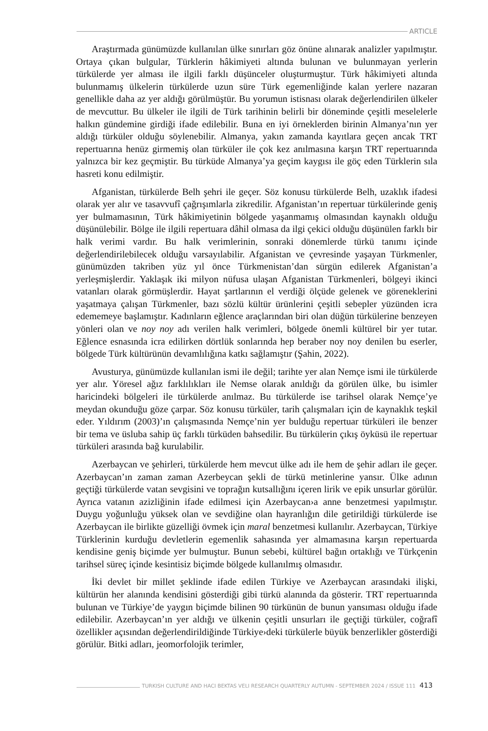ARTICLE
Araştırmada günümüzde kullanılan ülke sınırları göz önüne alınarak analizler yapılmıştır. Ortaya çıkan bulgular, Türklerin hâkimiyeti altında bulunan ve bulunmayan yerlerin türkülerde yer alması ile ilgili farklı düşünceler oluşturmuştur. Türk hâkimiyeti altında bulunmamış ülkelerin türkülerde uzun süre Türk egemenliğinde kalan yerlere nazaran genellikle daha az yer aldığı görülmüştür. Bu yorumun istisnası olarak değerlendirilen ülkeler de mevcuttur. Bu ülkeler ile ilgili de Türk tarihinin belirli bir döneminde çeşitli meselelerle halkın gündemine girdiği ifade edilebilir. Buna en iyi örneklerden birinin Almanya’nın yer aldığı türküler olduğu söylenebilir. Almanya, yakın zamanda kayıtlara geçen ancak TRT repertuarına henüz girmemiş olan türküler ile çok kez anılmasına karşın TRT repertuarında yalnızca bir kez geçmiştir. Bu türküde Almanya’ya geçim kaygısı ile göç eden Türklerin sıla hasreti konu edilmiştir.
Afganistan, türkülerde Belh şehri ile geçer. Söz konusu türkülerde Belh, uzaklık ifadesi olarak yer alır ve tasavvufî çağrışımlarla zikredilir. Afganistan’ın repertuar türkülerinde geniş yer bulmamasının, Türk hâkimiyetinin bölgede yaşanmamış olmasından kaynaklı olduğu düşünülebilir. Bölge ile ilgili repertuara dâhil olmasa da ilgi çekici olduğu düşünülen farklı bir halk verimi vardır. Bu halk verimlerinin, sonraki dönemlerde türkü tanımı içinde değerlendirilebilecek olduğu varsayılabilir. Afganistan ve çevresinde yaşayan Türkmenler, günümüzden takriben yüz yıl önce Türkmenistan’dan sürgün edilerek Afganistan’a yerleşmişlerdir. Yaklaşık iki milyon nüfusa ulaşan Afganistan Türkmenleri, bölgeyi ikinci vatanları olarak görmüşlerdir. Hayat şartlarının el verdiği ölçüde gelenek ve göreneklerini yaşatmaya çalışan Türkmenler, bazı sözlü kültür ürünlerini çeşitli sebepler yüzünden icra edememeye başlamıştır. Kadınların eğlence araçlarından biri olan düğün türkülerine benzeyen yönleri olan ve noy noy adı verilen halk verimleri, bölgede önemli kültürel bir yer tutar. Eğlence esnasında icra edilirken dörtlük sonlarında hep beraber noy noy denilen bu eserler, bölgede Türk kültürünün devamlılığına katkı sağlamıştır (Şahin, 2022).
Avusturya, günümüzde kullanılan ismi ile değil; tarihte yer alan Nemçe ismi ile türkülerde yer alır. Yöresel ağız farklılıkları ile Nemse olarak anıldığı da görülen ülke, bu isimler haricindeki bölgeleri ile türkülerde anılmaz. Bu türkülerde ise tarihsel olarak Nemçe’ye meydan okunduğu göze çarpar. Söz konusu türküler, tarih çalışmaları için de kaynaklık teşkil eder. Yıldırım (2003)’ın çalışmasında Nemçe’nin yer bulduğu repertuar türküleri ile benzer bir tema ve üsluba sahip üç farklı türküden bahsedilir. Bu türkülerin çıkış öyküsü ile repertuar türküleri arasında bağ kurulabilir.
Azerbaycan ve şehirleri, türkülerde hem mevcut ülke adı ile hem de şehir adları ile geçer. Azerbaycan’ın zaman zaman Azerbeycan şekli de türkü metinlerine yansır. Ülke adının geçtiği türkülerde vatan sevgisini ve toprağın kutsallığını içeren lirik ve epik unsurlar görülür. Ayrıca vatanın azizliğinin ifade edilmesi için Azerbaycan›a anne benzetmesi yapılmıştır. Duygu yoğunluğu yüksek olan ve sevdiğine olan hayranlığın dile getirildiği türkülerde ise Azerbaycan ile birlikte güzelliği övmek için maral benzetmesi kullanılır. Azerbaycan, Türkiye Türklerinin kurduğu devletlerin egemenlik sahasında yer almamasına karşın repertuarda kendisine geniş biçimde yer bulmuştur. Bunun sebebi, kültürel bağın ortaklığı ve Türkçenin tarihsel süreç içinde kesintisiz biçimde bölgede kullanılmış olmasıdır.
İki devlet bir millet şeklinde ifade edilen Türkiye ve Azerbaycan arasındaki ilişki, kültürün her alanında kendisini gösterdiği gibi türkü alanında da gösterir. TRT repertuarında bulunan ve Türkiye’de yaygın biçimde bilinen 90 türkünün de bunun yansıması olduğu ifade edilebilir. Azerbaycan’ın yer aldığı ve ülkenin çeşitli unsurları ile geçtiği türküler, coğrafî özellikler açısından değerlendirildiğinde Türkiye›deki türkülerle büyük benzerlikler gösterdiği görülür. Bitki adları, jeomorfolojik terimler,
TURKISH CULTURE AND HACI BEKTAS VELI RESEARCH QUARTERLY AUTUMN - SEPTEMBER 2024 / ISSUE 111 413